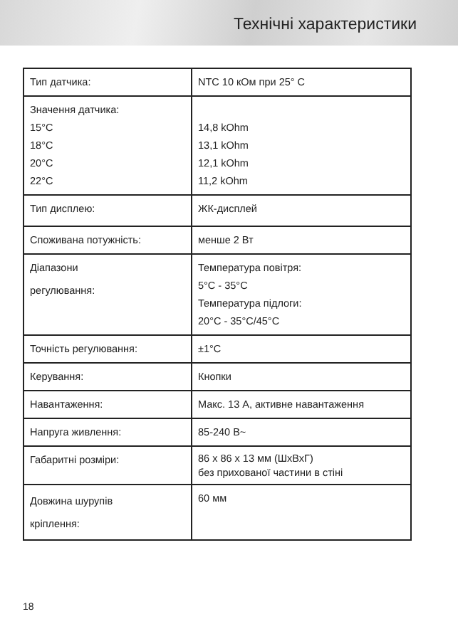Технічні характеристики
| Тип датчика: | NTC 10 кОм при 25° C |
| Значення датчика: 15°C 18°C 20°C 22°C | 14,8 kOhm 13,1 kOhm 12,1 kOhm 11,2 kOhm |
| Тип дисплею: | ЖК-дисплей |
| Споживана потужність: | менше 2 Вт |
| Діапазони регулювання: | Температура повітря: 5°C - 35°C Температура підлоги: 20°C - 35°C/45°C |
| Точність регулювання: | ±1°C |
| Керування: | Кнопки |
| Навантаження: | Макс. 13 А, активне навантаження |
| Напруга живлення: | 85-240 В~ |
| Габаритні розміри: | 86 x 86 x 13 мм (ШхВхГ) без прихованої частини в стіні |
| Довжина шурупів кріплення: | 60 мм |
18